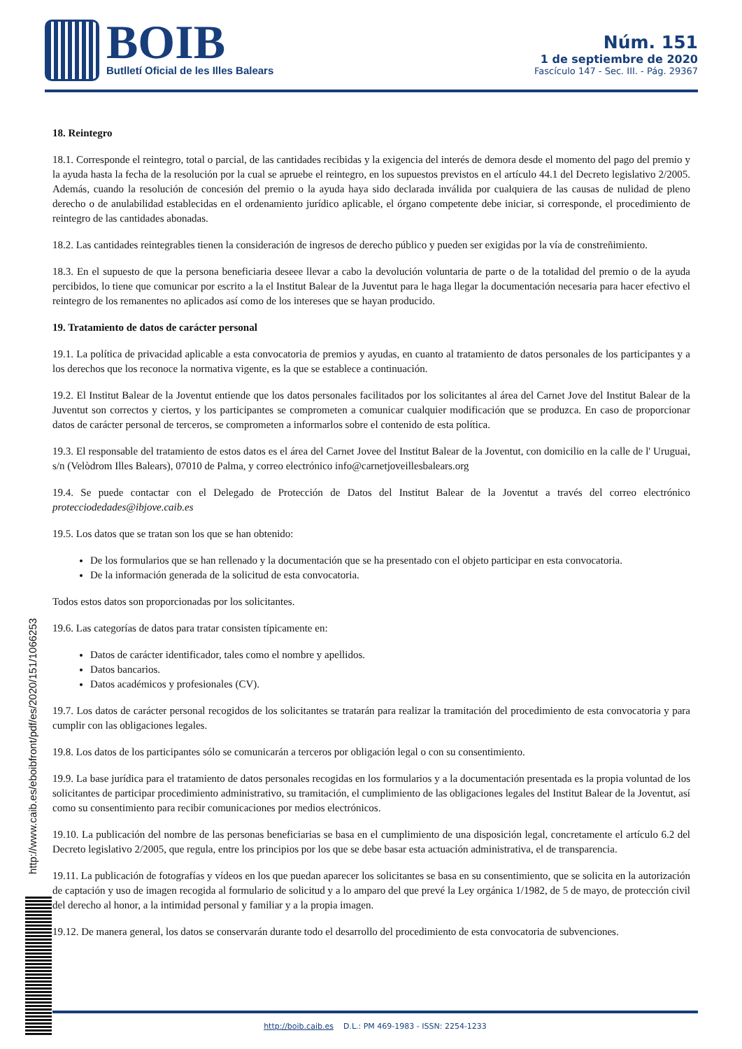BOIB
Butlletí Oficial de les Illes Balears
Núm. 151
1 de septiembre de 2020
Fascículo 147 - Sec. III. - Pág. 29367
http://www.caib.es/eboibfront/pdf/es/2020/151/1066253
18. Reintegro
18.1. Corresponde el reintegro, total o parcial, de las cantidades recibidas y la exigencia del interés de demora desde el momento del pago del premio y la ayuda hasta la fecha de la resolución por la cual se apruebe el reintegro, en los supuestos previstos en el artículo 44.1 del Decreto legislativo 2/2005. Además, cuando la resolución de concesión del premio o la ayuda haya sido declarada inválida por cualquiera de las causas de nulidad de pleno derecho o de anulabilidad establecidas en el ordenamiento jurídico aplicable, el órgano competente debe iniciar, si corresponde, el procedimiento de reintegro de las cantidades abonadas.
18.2. Las cantidades reintegrables tienen la consideración de ingresos de derecho público y pueden ser exigidas por la vía de constreñimiento.
18.3. En el supuesto de que la persona beneficiaria deseee llevar a cabo la devolución voluntaria de parte o de la totalidad del premio o de la ayuda percibidos, lo tiene que comunicar por escrito a la el Institut Balear de la Juventut para le haga llegar la documentación necesaria para hacer efectivo el reintegro de los remanentes no aplicados así como de los intereses que se hayan producido.
19. Tratamiento de datos de carácter personal
19.1. La política de privacidad aplicable a esta convocatoria de premios y ayudas, en cuanto al tratamiento de datos personales de los participantes y a los derechos que los reconoce la normativa vigente, es la que se establece a continuación.
19.2. El Institut Balear de la Joventut entiende que los datos personales facilitados por los solicitantes al área del Carnet Jove del Institut Balear de la Juventut son correctos y ciertos, y los participantes se comprometen a comunicar cualquier modificación que se produzca. En caso de proporcionar datos de carácter personal de terceros, se comprometen a informarlos sobre el contenido de esta política.
19.3. El responsable del tratamiento de estos datos es el área del Carnet Jovee del Institut Balear de la Joventut, con domicilio en la calle de l' Uruguai, s/n (Velòdrom Illes Balears), 07010 de Palma, y correo electrónico info@carnetjoveillesbalears.org
19.4. Se puede contactar con el Delegado de Protección de Datos del Institut Balear de la Joventut a través del correo electrónico protecciodedades@ibjove.caib.es
19.5. Los datos que se tratan son los que se han obtenido:
De los formularios que se han rellenado y la documentación que se ha presentado con el objeto participar en esta convocatoria.
De la información generada de la solicitud de esta convocatoria.
Todos estos datos son proporcionadas por los solicitantes.
19.6. Las categorías de datos para tratar consisten típicamente en:
Datos de carácter identificador, tales como el nombre y apellidos.
Datos bancarios.
Datos académicos y profesionales (CV).
19.7. Los datos de carácter personal recogidos de los solicitantes se tratarán para realizar la tramitación del procedimiento de esta convocatoria y para cumplir con las obligaciones legales.
19.8. Los datos de los participantes sólo se comunicarán a terceros por obligación legal o con su consentimiento.
19.9. La base jurídica para el tratamiento de datos personales recogidas en los formularios y a la documentación presentada es la propia voluntad de los solicitantes de participar procedimiento administrativo, su tramitación, el cumplimiento de las obligaciones legales del Institut Balear de la Joventut, así como su consentimiento para recibir comunicaciones por medios electrónicos.
19.10. La publicación del nombre de las personas beneficiarias se basa en el cumplimiento de una disposición legal, concretamente el artículo 6.2 del Decreto legislativo 2/2005, que regula, entre los principios por los que se debe basar esta actuación administrativa, el de transparencia.
19.11. La publicación de fotografías y vídeos en los que puedan aparecer los solicitantes se basa en su consentimiento, que se solicita en la autorización de captación y uso de imagen recogida al formulario de solicitud y a lo amparo del que prevé la Ley orgánica 1/1982, de 5 de mayo, de protección civil del derecho al honor, a la intimidad personal y familiar y a la propia imagen.
19.12. De manera general, los datos se conservarán durante todo el desarrollo del procedimiento de esta convocatoria de subvenciones.
http://boib.caib.es D.L.: PM 469-1983 - ISSN: 2254-1233